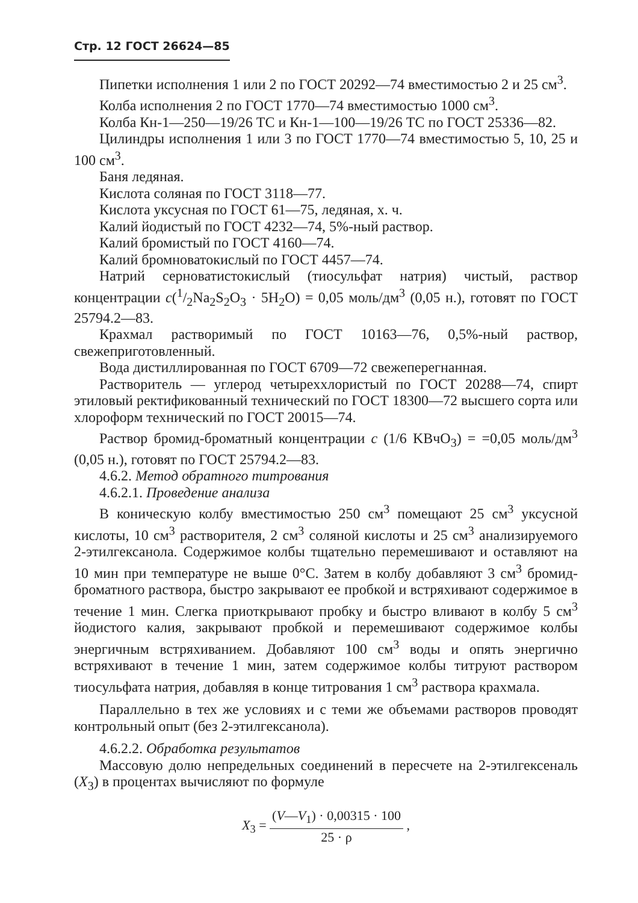Стр. 12 ГОСТ 26624—85
Пипетки исполнения 1 или 2 по ГОСТ 20292—74 вместимостью 2 и 25 см<sup>3</sup>.
Колба исполнения 2 по ГОСТ 1770—74 вместимостью 1000 см<sup>3</sup>.
Колба Кн-1—250—19/26 ТС и Кн-1—100—19/26 ТС по ГОСТ 25336—82.
Цилиндры исполнения 1 или 3 по ГОСТ 1770—74 вместимостью 5, 10, 25 и 100 см<sup>3</sup>.
Баня ледяная.
Кислота соляная по ГОСТ 3118—77.
Кислота уксусная по ГОСТ 61—75, ледяная, х. ч.
Калий йодистый по ГОСТ 4232—74, 5%-ный раствор.
Калий бромистый по ГОСТ 4160—74.
Калий бромноватокислый по ГОСТ 4457—74.
Натрий серноватистокислый (тиосульфат натрия) чистый, раствор концентрации c(1/2Na<sub>2</sub>S<sub>2</sub>O<sub>3</sub> · 5H<sub>2</sub>O) = 0,05 моль/дм<sup>3</sup> (0,05 н.), готовят по ГОСТ 25794.2—83.
Крахмал растворимый по ГОСТ 10163—76, 0,5%-ный раствор, свежеприготовленный.
Вода дистиллированная по ГОСТ 6709—72 свежеперегнанная.
Растворитель — углерод четыреххлористый по ГОСТ 20288—74, спирт этиловый ректификованный технический по ГОСТ 18300—72 высшего сорта или хлороформ технический по ГОСТ 20015—74.
Раствор бромид-броматный концентрации c (1/6 KBчO<sub>3</sub>) = =0,05 моль/дм<sup>3</sup> (0,05 н.), готовят по ГОСТ 25794.2—83.
4.6.2. Метод обратного титрования
4.6.2.1. Проведение анализа
В коническую колбу вместимостью 250 см<sup>3</sup> помещают 25 см<sup>3</sup> уксусной кислоты, 10 см<sup>3</sup> растворителя, 2 см<sup>3</sup> соляной кислоты и 25 см<sup>3</sup> анализируемого 2-этилгексанола. Содержимое колбы тщательно перемешивают и оставляют на 10 мин при температуре не выше 0°С. Затем в колбу добавляют 3 см<sup>3</sup> бромид-броматного раствора, быстро закрывают ее пробкой и встряхивают содержимое в течение 1 мин. Слегка приоткрывают пробку и быстро вливают в колбу 5 см<sup>3</sup> йодистого калия, закрывают пробкой и перемешивают содержимое колбы энергичным встряхиванием. Добавляют 100 см<sup>3</sup> воды и опять энергично встряхивают в течение 1 мин, затем содержимое колбы титруют раствором тиосульфата натрия, добавляя в конце титрования 1 см<sup>3</sup> раствора крахмала.
Параллельно в тех же условиях и с теми же объемами растворов проводят контрольный опыт (без 2-этилгексанола).
4.6.2.2. Обработка результатов
Массовую долю непредельных соединений в пересчете на 2-этилгексеналь (X<sub>3</sub>) в процентах вычисляют по формуле
X<sub>3</sub> = (V—V<sub>1</sub>) · 0,00315 · 100 25 · ρ ,